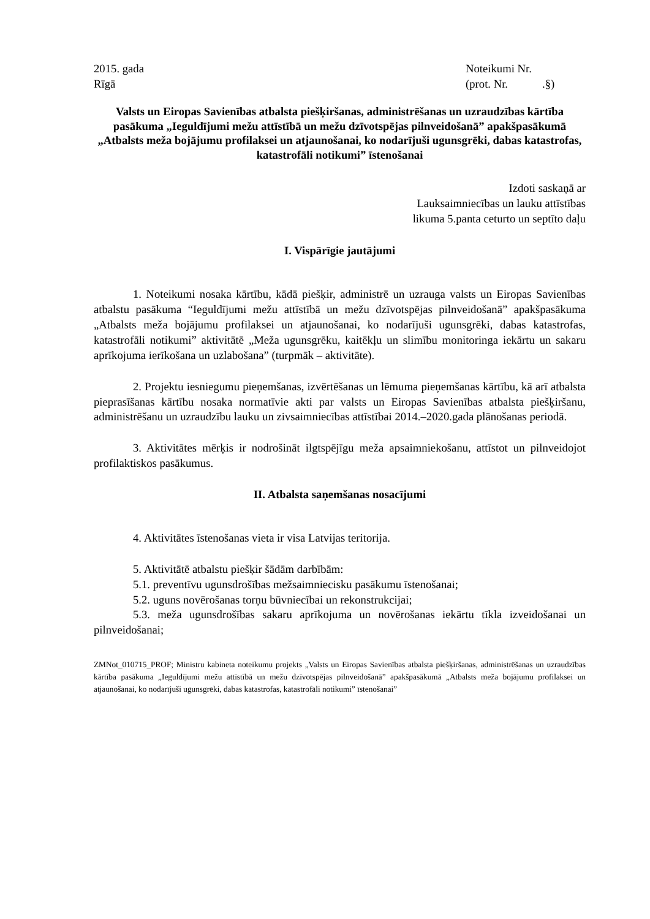2015. gada Noteikumi Nr.
Rīgā (prot. Nr. .§)
Valsts un Eiropas Savienības atbalsta piešķiršanas, administrēšanas un uzraudzības kārtība pasākuma „Ieguldījumi mežu attīstībā un mežu dzīvotspējas pilnveidošanā” apakšpasākumā „Atbalsts meža bojājumu profilaksei un atjaunošanai, ko nodarījuši ugunsgrēki, dabas katastrofas, katastrofāli notikumi” īstenošanai
Izdoti saskaņā ar
Lauksaimniecības un lauku attīstības
likuma 5.panta ceturto un septīto daļu
I. Vispārīgie jautājumi
1. Noteikumi nosaka kārtību, kādā piešķir, administrē un uzrauga valsts un Eiropas Savienības atbalstu pasākuma “Ieguldījumi mežu attīstībā un mežu dzīvotspējas pilnveidošanā” apakšpasākuma „Atbalsts meža bojājumu profilaksei un atjaunošanai, ko nodarījuši ugunsgrēki, dabas katastrofas, katastrofāli notikumi” aktivitātē „Meža ugunsgrēku, kaitēkļu un slimību monitoringa iekārtu un sakaru aprīkojuma ierīkošana un uzlabošana” (turpmāk – aktivitāte).
2. Projektu iesniegumu pieņemšanas, izvērtēšanas un lēmuma pieņemšanas kārtību, kā arī atbalsta pieprasīšanas kārtību nosaka normatīvie akti par valsts un Eiropas Savienības atbalsta piešķiršanu, administrēšanu un uzraudzību lauku un zivsaimniecības attīstībai 2014.–2020.gada plānošanas periodā.
3. Aktivitātes mērķis ir nodrošināt ilgtspējīgu meža apsaimniekošanu, attīstot un pilnveidojot profilaktiskos pasākumus.
II. Atbalsta saņemšanas nosacījumi
4. Aktivitātes īstenošanas vieta ir visa Latvijas teritorija.
5. Aktivitātē atbalstu piešķir šādām darbībām:
5.1. preventīvu ugunsdrošības mežsaimniecisku pasākumu īstenošanai;
5.2. uguns novērošanas torņu būvniecībai un rekonstrukcijai;
5.3. meža ugunsdrošības sakaru aprīkojuma un novērošanas iekārtu tīkla izveidošanai un pilnveidošanai;
ZMNot_010715_PROF; Ministru kabineta noteikumu projekts „Valsts un Eiropas Savienības atbalsta piešķiršanas, administrēšanas un uzraudzības kārtība pasākuma „Ieguldījumi mežu attīstībā un mežu dzīvotspējas pilnveidošanā” apakšpasākumā „Atbalsts meža bojājumu profilaksei un atjaunošanai, ko nodarījuši ugunsgrēki, dabas katastrofas, katastrofāli notikumi” īstenošanai”